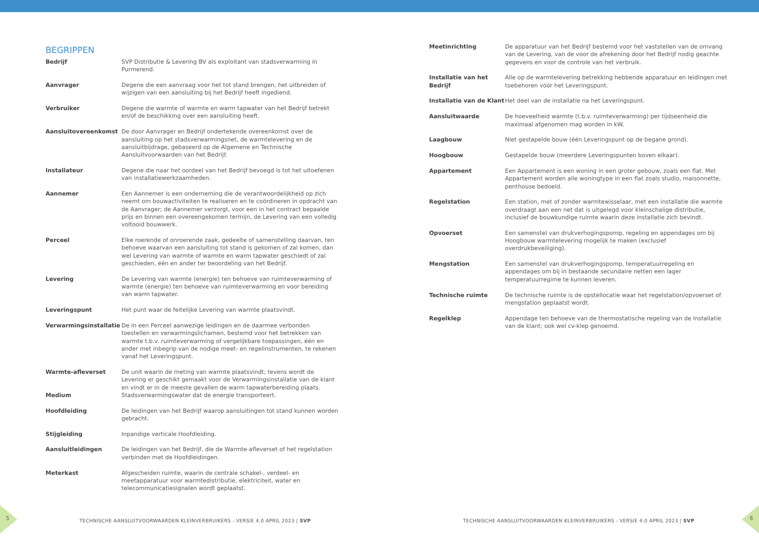BEGRIPPEN
| Bedrijf | SVP Distributie & Levering BV als exploitant van stadsverwarming in Purmerend. |
| Aanvrager | Degene die een aanvraag voor het tot stand brengen, het uitbreiden of wijzigen van een aansluiting bij het Bedrijf heeft ingediend. |
| Verbruiker | Degene die warmte of warmte en warm tapwater van het Bedrijf betrekt en/of de beschikking over een aansluiting heeft. |
| Aansluitovereenkomst | De door Aanvrager en Bedrijf ondertekende overeenkomst over de aansluiting op het stadsverwarmingsnet, de warmtelevering en de aansluitbijdrage, gebaseerd op de Algemene en Technische Aansluitvoorwaarden van het Bedrijf. |
| Installateur | Degene die naar het oordeel van het Bedrijf bevoegd is tot het uitoefenen van installatiewerkzaamheden. |
| Aannemer | Een Aannemer is een onderneming die de verantwoordelijkheid op zich neemt om bouwactiviteiten te realiseren en te coördineren in opdracht van de Aanvrager; de Aannemer verzorgt, voor een in het contract bepaalde prijs en binnen een overeengekomen termijn, de Levering van een volledig voltooid bouwwerk. |
| Perceel | Elke roerende of onroerende zaak, gedeelte of samenstelling daarvan, ten behoeve waarvan een aansluiting tot stand is gekomen of zal komen, dan wel Levering van warmte of warmte en warm tapwater geschiedt of zal geschieden, één en ander ter beoordeling van het Bedrijf. |
| Levering | De Levering van warmte (energie) ten behoeve van ruimteverwarming of warmte (energie) ten behoeve van ruimteverwarming en voor bereiding van warm tapwater. |
| Leveringspunt | Het punt waar de feitelijke Levering van warmte plaatsvindt. |
| Verwarmingsinstallatie | De in een Perceel aanwezige leidingen en de daarmee verbonden toestellen en verwarmingslichamen, bestemd voor het betrekken van warmte t.b.v. ruimteverwarming of vergelijkbare toepassingen, één en ander met inbegrip van de nodige meet- en regelinstrumenten, te rekenen vanaf het Leveringspunt. |
| Warmte-afleverset | De unit waarin de meting van warmte plaatsvindt; tevens wordt de Levering er geschikt gemaakt voor de Verwarmingsinstallatie van de klant en vindt er in de meeste gevallen de warm tapwaterbereiding plaats. |
| Medium | Stadsverwarmingswater dat de energie transporteert. |
| Hoofdleiding | De leidingen van het Bedrijf waarop aansluitingen tot stand kunnen worden gebracht. |
| Stijgleiding | Inpandige verticale Hoofdleiding. |
| Aansluitleidingen | De leidingen van het Bedrijf, die de Warmte-afleverset of het regelstation verbinden met de Hoofdleidingen. |
| Meterkast | Afgescheiden ruimte, waarin de centrale schakel-, verdeel- en meetapparatuur voor warmtedistributie, elektriciteit, water en telecommunicatiesignalen wordt geplaatst. |
| Meetinrichting | De apparatuur van het Bedrijf bestemd voor het vaststellen van de omvang van de Levering, van de voor de afrekening door het Bedrijf nodig geachte gegevens en voor de controle van het verbruik. |
| Installatie van het Bedrijf | Alle op de warmtelevering betrekking hebbende apparatuur en leidingen met toebehoren vóór het Leveringspunt. |
| Installatie van de Klant | Het deel van de installatie na het Leveringspunt. |
| Aansluitwaarde | De hoeveelheid warmte (t.b.v. ruimteverwarming) per tijdseenheid die maximaal afgenomen mag worden in kW. |
| Laagbouw | Niet gestapelde bouw (één Leveringspunt op de begane grond). |
| Hoogbouw | Gestapelde bouw (meerdere Leveringspunten boven elkaar). |
| Appartement | Een Appartement is een woning in een groter gebouw, zoals een flat. Met Appartement worden alle woningtype in een flat zoals studio, maisonnette, penthouse bedoeld. |
| Regelstation | Een station, met of zonder warmtewisselaar, met een installatie die warmte overdraagt aan een net dat is uitgelegd voor kleinschalige distributie, inclusief de bouwkundige ruimte waarin deze installatie zich bevindt. |
| Opvoerset | Een samenstel van drukverhogingspomp, regeling en appendages om bij Hoogbouw warmtelevering mogelijk te maken (exclusief overdrukbeveiliging). |
| Mengstation | Een samenstel van drukverhogingspomp, temperatuurregeling en appendages om bij in bestaande secundaire netten een lager temperatuurregime te kunnen leveren. |
| Technische ruimte | De technische ruimte is de opstellocatie waar het regelstation/opvoerset of mengstation geplaatst wordt. |
| Regelklep | Appendage ten behoeve van de thermostatische regeling van de Installatie van de klant; ook wel cv-klep genoemd. |
5
TECHNISCHE AANSLUITVOORWAARDEN KLEINVERBRUIKERS - VERSIE 4.0 APRIL 2023 | SVP
TECHNISCHE AANSLUITVOORWAARDEN KLEINVERBRUIKERS - VERSIE 4.0 APRIL 2023 | SVP
6